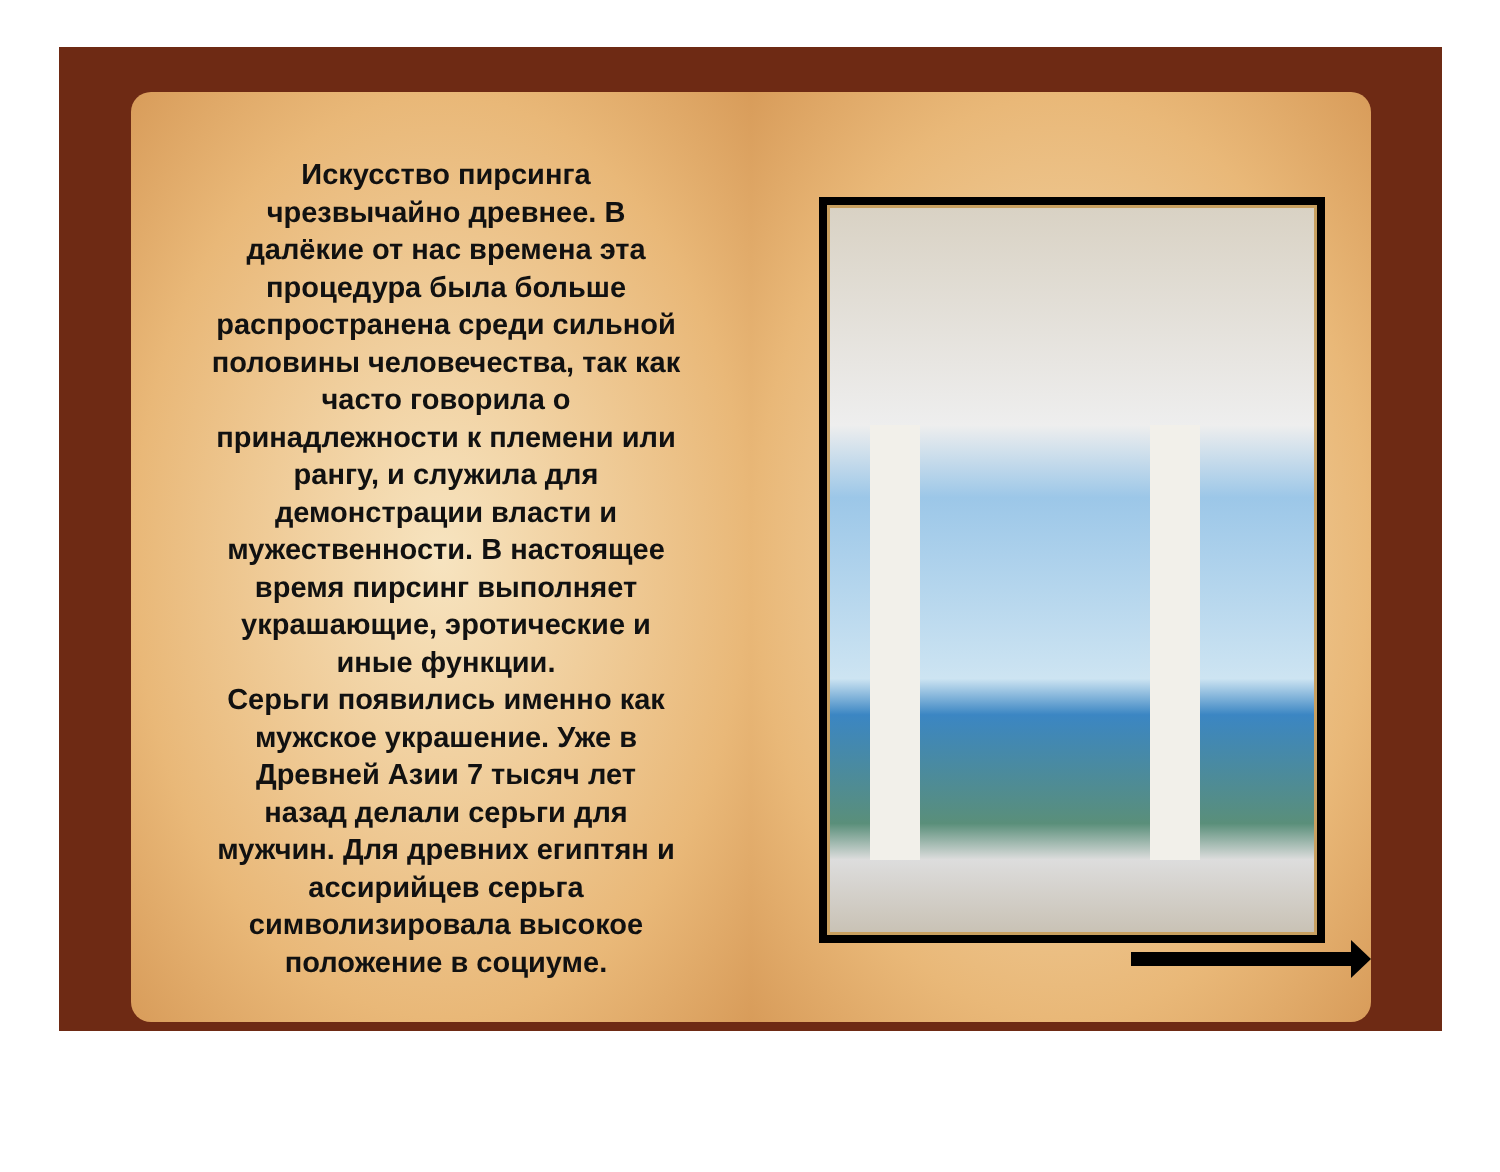Искусство пирсинга чрезвычайно древнее. В далёкие от нас времена эта процедура была больше распространена среди сильной половины человечества, так как часто говорила о принадлежности к племени или рангу, и служила для демонстрации власти и мужественности. В настоящее время пирсинг выполняет украшающие, эротические и иные функции.
Серьги появились именно как мужское украшение. Уже в Древней Азии 7 тысяч лет назад делали серьги для мужчин. Для древних египтян и ассирийцев серьга символизировала высокое положение в социуме.